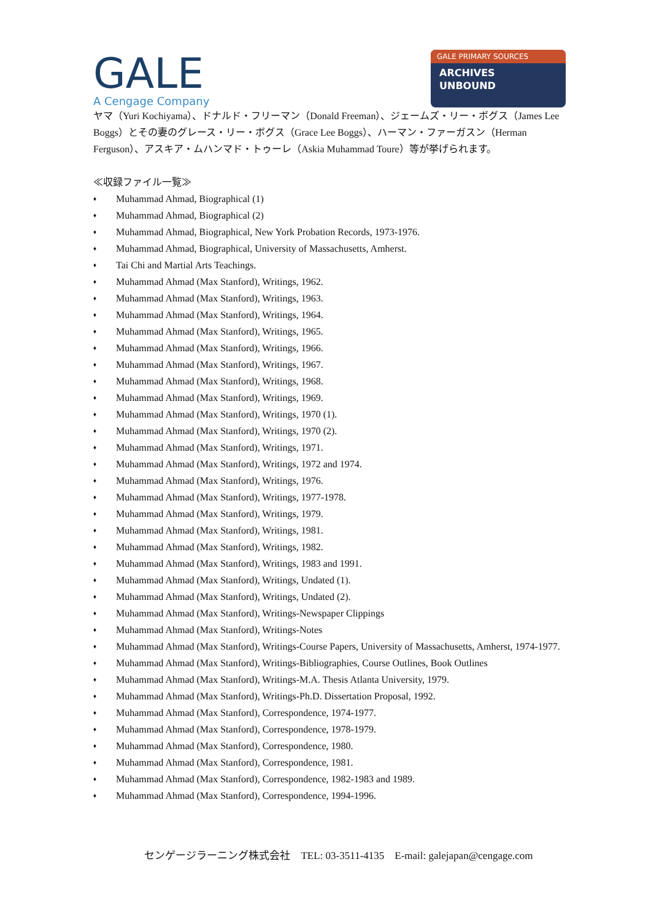GALE
A Cengage Company
GALE PRIMARY SOURCES
ARCHIVES
UNBOUND
ヤマ（Yuri Kochiyama）、ドナルド・フリーマン（Donald Freeman）、ジェームズ・リー・ボグス（James Lee Boggs）とその妻のグレース・リー・ボグス（Grace Lee Boggs）、ハーマン・ファーガスン（Herman Ferguson）、アスキア・ムハンマド・トゥーレ（Askia Muhammad Toure）等が挙げられます。
≪収録ファイル一覧≫
♦ Muhammad Ahmad, Biographical (1)
♦ Muhammad Ahmad, Biographical (2)
♦ Muhammad Ahmad, Biographical, New York Probation Records, 1973-1976.
♦ Muhammad Ahmad, Biographical, University of Massachusetts, Amherst.
♦ Tai Chi and Martial Arts Teachings.
♦ Muhammad Ahmad (Max Stanford), Writings, 1962.
♦ Muhammad Ahmad (Max Stanford), Writings, 1963.
♦ Muhammad Ahmad (Max Stanford), Writings, 1964.
♦ Muhammad Ahmad (Max Stanford), Writings, 1965.
♦ Muhammad Ahmad (Max Stanford), Writings, 1966.
♦ Muhammad Ahmad (Max Stanford), Writings, 1967.
♦ Muhammad Ahmad (Max Stanford), Writings, 1968.
♦ Muhammad Ahmad (Max Stanford), Writings, 1969.
♦ Muhammad Ahmad (Max Stanford), Writings, 1970 (1).
♦ Muhammad Ahmad (Max Stanford), Writings, 1970 (2).
♦ Muhammad Ahmad (Max Stanford), Writings, 1971.
♦ Muhammad Ahmad (Max Stanford), Writings, 1972 and 1974.
♦ Muhammad Ahmad (Max Stanford), Writings, 1976.
♦ Muhammad Ahmad (Max Stanford), Writings, 1977-1978.
♦ Muhammad Ahmad (Max Stanford), Writings, 1979.
♦ Muhammad Ahmad (Max Stanford), Writings, 1981.
♦ Muhammad Ahmad (Max Stanford), Writings, 1982.
♦ Muhammad Ahmad (Max Stanford), Writings, 1983 and 1991.
♦ Muhammad Ahmad (Max Stanford), Writings, Undated (1).
♦ Muhammad Ahmad (Max Stanford), Writings, Undated (2).
♦ Muhammad Ahmad (Max Stanford), Writings-Newspaper Clippings
♦ Muhammad Ahmad (Max Stanford), Writings-Notes
♦ Muhammad Ahmad (Max Stanford), Writings-Course Papers, University of Massachusetts, Amherst, 1974-1977.
♦ Muhammad Ahmad (Max Stanford), Writings-Bibliographies, Course Outlines, Book Outlines
♦ Muhammad Ahmad (Max Stanford), Writings-M.A. Thesis Atlanta University, 1979.
♦ Muhammad Ahmad (Max Stanford), Writings-Ph.D. Dissertation Proposal, 1992.
♦ Muhammad Ahmad (Max Stanford), Correspondence, 1974-1977.
♦ Muhammad Ahmad (Max Stanford), Correspondence, 1978-1979.
♦ Muhammad Ahmad (Max Stanford), Correspondence, 1980.
♦ Muhammad Ahmad (Max Stanford), Correspondence, 1981.
♦ Muhammad Ahmad (Max Stanford), Correspondence, 1982-1983 and 1989.
♦ Muhammad Ahmad (Max Stanford), Correspondence, 1994-1996.
センゲージラーニング株式会社　TEL: 03-3511-4135　E-mail: galejapan@cengage.com